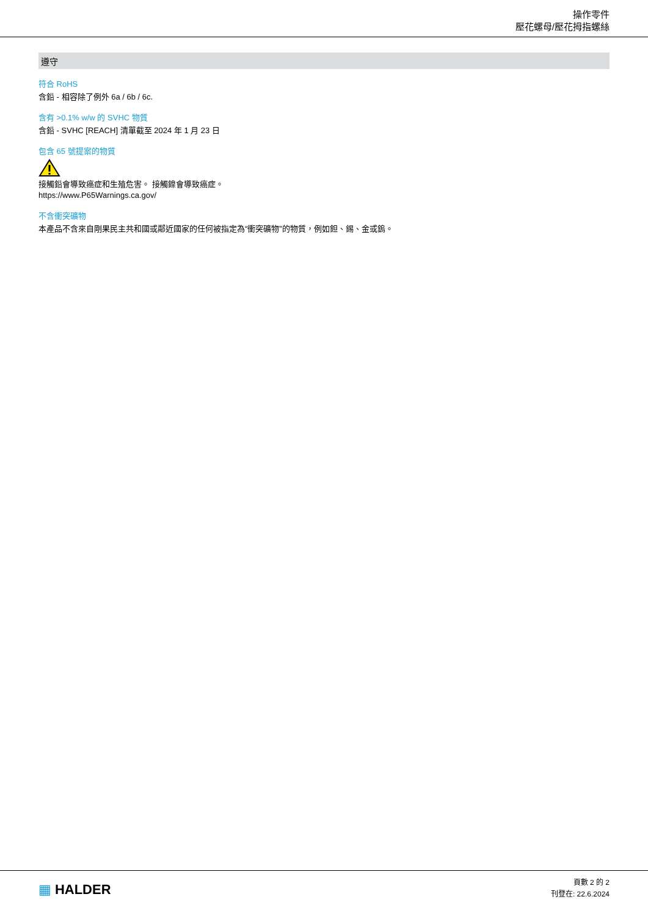操作零件
壓花螺母/壓花拇指螺絲
遵守
符合 RoHS
含鉛 - 相容除了例外 6a / 6b / 6c.
含有 >0.1% w/w 的 SVHC 物質
含鉛 - SVHC [REACH] 清單截至 2024 年 1 月 23 日
包含 65 號提案的物質
接觸鉛會導致癌症和生殖危害。 接觸鎳會導致癌症。
https://www.P65Warnings.ca.gov/
不含衝突礦物
本產品不含來自剛果民主共和國或鄰近國家的任何被指定為“衝突礦物”的物質，例如鉭、錫、金或鎢。
▦ HALDER
頁數 2 的 2
刊登在: 22.6.2024